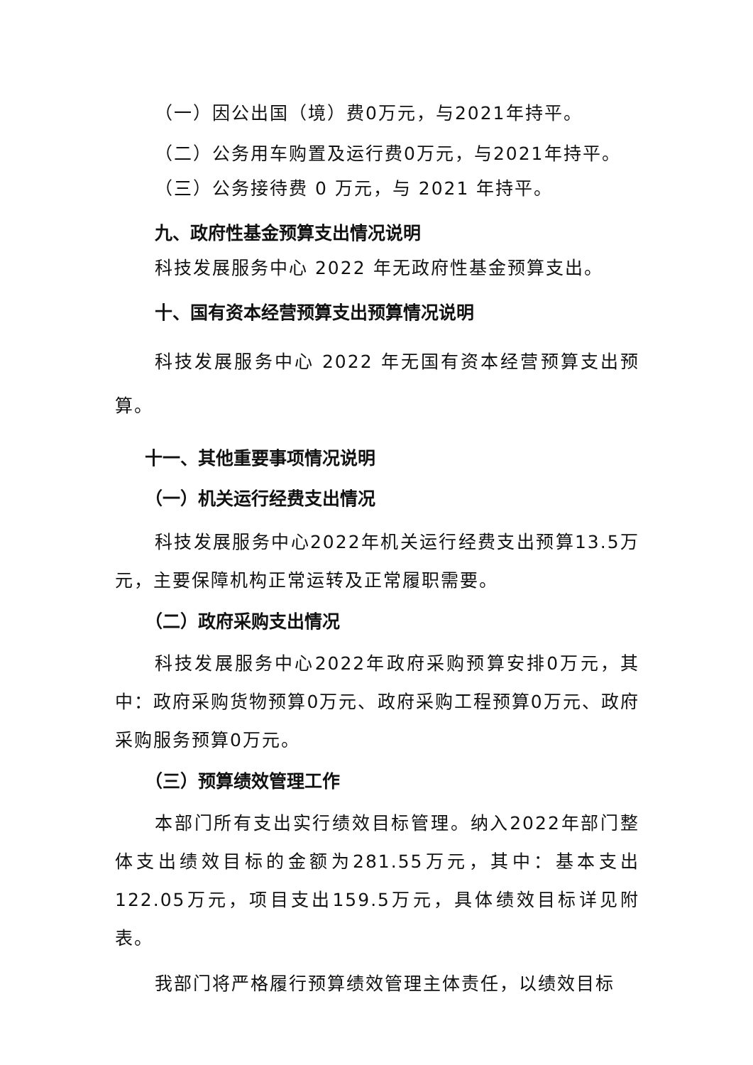（一）因公出国（境）费0万元，与2021年持平。
（二）公务用车购置及运行费0万元，与2021年持平。
（三）公务接待费 0 万元，与 2021 年持平。
九、政府性基金预算支出情况说明
科技发展服务中心 2022 年无政府性基金预算支出。
十、国有资本经营预算支出预算情况说明
科技发展服务中心 2022 年无国有资本经营预算支出预算。
十一、其他重要事项情况说明
（一）机关运行经费支出情况
科技发展服务中心2022年机关运行经费支出预算13.5万元，主要保障机构正常运转及正常履职需要。
（二）政府采购支出情况
科技发展服务中心2022年政府采购预算安排0万元，其中：政府采购货物预算0万元、政府采购工程预算0万元、政府采购服务预算0万元。
（三）预算绩效管理工作
本部门所有支出实行绩效目标管理。纳入2022年部门整体支出绩效目标的金额为281.55万元，其中：基本支出122.05万元，项目支出159.5万元，具体绩效目标详见附表。
我部门将严格履行预算绩效管理主体责任，以绩效目标